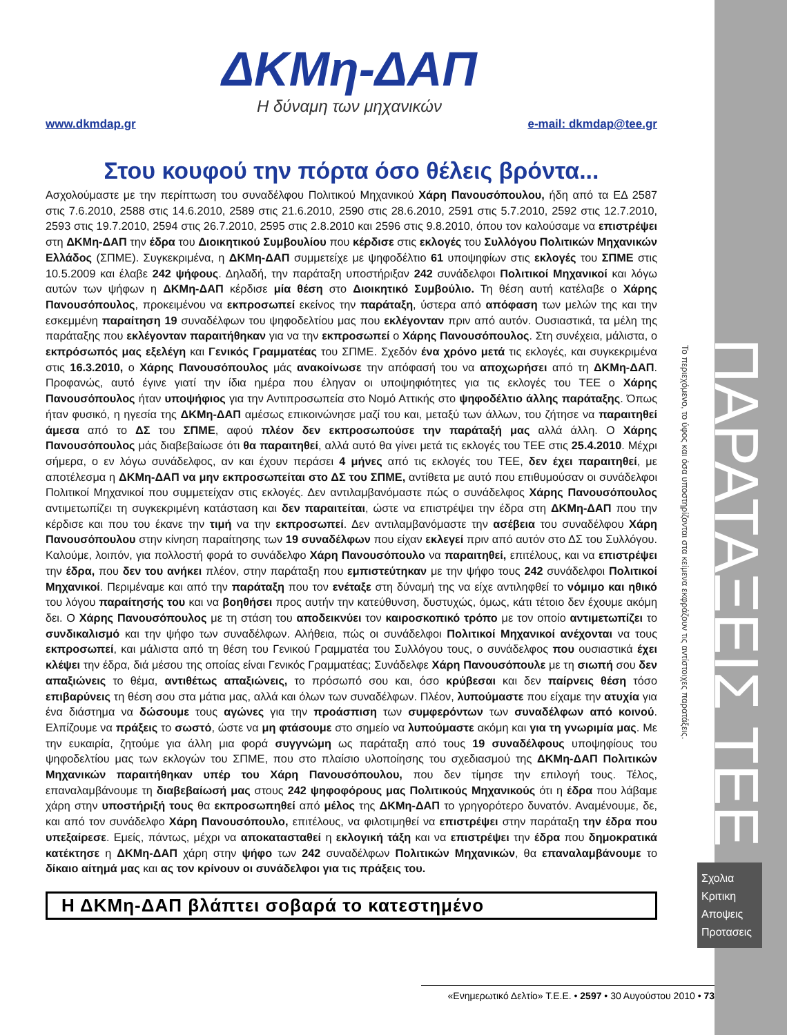ΔΚΜη-ΔΑΠ
Η δύναμη των μηχανικών
www.dkmdap.gr e-mail: dkmdap@tee.gr
Στου κουφού την πόρτα όσο θέλεις βρόντα...
Ασχολούμαστε με την περίπτωση του συναδέλφου Πολιτικού Μηχανικού Χάρη Πανουσόπουλου, ήδη από τα ΕΔ 2587 στις 7.6.2010, 2588 στις 14.6.2010, 2589 στις 21.6.2010, 2590 στις 28.6.2010, 2591 στις 5.7.2010, 2592 στις 12.7.2010, 2593 στις 19.7.2010, 2594 στις 26.7.2010, 2595 στις 2.8.2010 και 2596 στις 9.8.2010, όπου τον καλούσαμε να επιστρέψει στη ΔΚΜη-ΔΑΠ την έδρα του Διοικητικού Συμβουλίου που κέρδισε στις εκλογές του Συλλόγου Πολιτικών Μηχανικών Ελλάδος (ΣΠΜΕ). Συγκεκριμένα, η ΔΚΜη-ΔΑΠ συμμετείχε με ψηφοδέλτιο 61 υποψηφίων στις εκλογές του ΣΠΜΕ στις 10.5.2009 και έλαβε 242 ψήφους. Δηλαδή, την παράταξη υποστήριξαν 242 συνάδελφοι Πολιτικοί Μηχανικοί και λόγω αυτών των ψήφων η ΔΚΜη-ΔΑΠ κέρδισε μία θέση στο Διοικητικό Συμβούλιο. Τη θέση αυτή κατέλαβε ο Χάρης Πανουσόπουλος, προκειμένου να εκπροσωπεί εκείνος την παράταξη, ύστερα από απόφαση των μελών της και την εσκεμμένη παραίτηση 19 συναδέλφων του ψηφοδελτίου μας που εκλέγονταν πριν από αυτόν. Ουσιαστικά, τα μέλη της παράταξης που εκλέγονταν παραιτήθηκαν για να την εκπροσωπεί ο Χάρης Πανουσόπουλος. Στη συνέχεια, μάλιστα, ο εκπρόσωπός μας εξελέγη και Γενικός Γραμματέας του ΣΠΜΕ. Σχεδόν ένα χρόνο μετά τις εκλογές, και συγκεκριμένα στις 16.3.2010, ο Χάρης Πανουσόπουλος μάς ανακοίνωσε την απόφασή του να αποχωρήσει από τη ΔΚΜη-ΔΑΠ. Προφανώς, αυτό έγινε γιατί την ίδια ημέρα που έληγαν οι υποψηφιότητες για τις εκλογές του ΤΕΕ ο Χάρης Πανουσόπουλος ήταν υποψήφιος για την Αντιπροσωπεία στο Νομό Αττικής στο ψηφοδέλτιο άλλης παράταξης. Όπως ήταν φυσικό, η ηγεσία της ΔΚΜη-ΔΑΠ αμέσως επικοινώνησε μαζί του και, μεταξύ των άλλων, του ζήτησε να παραιτηθεί άμεσα από το ΔΣ του ΣΠΜΕ, αφού πλέον δεν εκπροσωπούσε την παράταξή μας αλλά άλλη. Ο Χάρης Πανουσόπουλος μάς διαβεβαίωσε ότι θα παραιτηθεί, αλλά αυτό θα γίνει μετά τις εκλογές του ΤΕΕ στις 25.4.2010. Μέχρι σήμερα, ο εν λόγω συνάδελφος, αν και έχουν περάσει 4 μήνες από τις εκλογές του ΤΕΕ, δεν έχει παραιτηθεί, με αποτέλεσμα η ΔΚΜη-ΔΑΠ να μην εκπροσωπείται στο ΔΣ του ΣΠΜΕ, αντίθετα με αυτό που επιθυμούσαν οι συνάδελφοι Πολιτικοί Μηχανικοί που συμμετείχαν στις εκλογές. Δεν αντιλαμβανόμαστε πώς ο συνάδελφος Χάρης Πανουσόπουλος αντιμετωπίζει τη συγκεκριμένη κατάσταση και δεν παραιτείται, ώστε να επιστρέψει την έδρα στη ΔΚΜη-ΔΑΠ που την κέρδισε και που του έκανε την τιμή να την εκπροσωπεί. Δεν αντιλαμβανόμαστε την ασέβεια του συναδέλφου Χάρη Πανουσόπουλου στην κίνηση παραίτησης των 19 συναδέλφων που είχαν εκλεγεί πριν από αυτόν στο ΔΣ του Συλλόγου. Καλούμε, λοιπόν, για πολλοστή φορά το συνάδελφο Χάρη Πανουσόπουλο να παραιτηθεί, επιτέλους, και να επιστρέψει την έδρα, που δεν του ανήκει πλέον, στην παράταξη που εμπιστεύτηκαν με την ψήφο τους 242 συνάδελφοι Πολιτικοί Μηχανικοί. Περιμέναμε και από την παράταξη που τον ενέταξε στη δύναμή της να είχε αντιληφθεί το νόμιμο και ηθικό του λόγου παραίτησής του και να βοηθήσει προς αυτήν την κατεύθυνση, δυστυχώς, όμως, κάτι τέτοιο δεν έχουμε ακόμη δει. Ο Χάρης Πανουσόπουλος με τη στάση του αποδεικνύει τον καιροσκοπικό τρόπο με τον οποίο αντιμετωπίζει το συνδικαλισμό και την ψήφο των συναδέλφων. Αλήθεια, πώς οι συνάδελφοι Πολιτικοί Μηχανικοί ανέχονται να τους εκπροσωπεί, και μάλιστα από τη θέση του Γενικού Γραμματέα του Συλλόγου τους, ο συνάδελφος που ουσιαστικά έχει κλέψει την έδρα, διά μέσου της οποίας είναι Γενικός Γραμματέας; Συνάδελφε Χάρη Πανουσόπουλε με τη σιωπή σου δεν απαξιώνεις το θέμα, αντιθέτως απαξιώνεις, το πρόσωπό σου και, όσο κρύβεσαι και δεν παίρνεις θέση τόσο επιβαρύνεις τη θέση σου στα μάτια μας, αλλά και όλων των συναδέλφων. Πλέον, λυπούμαστε που είχαμε την ατυχία για ένα διάστημα να δώσουμε τους αγώνες για την προάσπιση των συμφερόντων των συναδέλφων από κοινού. Ελπίζουμε να πράξεις το σωστό, ώστε να μη φτάσουμε στο σημείο να λυπούμαστε ακόμη και για τη γνωριμία μας. Με την ευκαιρία, ζητούμε για άλλη μια φορά συγγνώμη ως παράταξη από τους 19 συναδέλφους υποψηφίους του ψηφοδελτίου μας των εκλογών του ΣΠΜΕ, που στο πλαίσιο υλοποίησης του σχεδιασμού της ΔΚΜη-ΔΑΠ Πολιτικών Μηχανικών παραιτήθηκαν υπέρ του Χάρη Πανουσόπουλου, που δεν τίμησε την επιλογή τους. Τέλος, επαναλαμβάνουμε τη διαβεβαίωσή μας στους 242 ψηφοφόρους μας Πολιτικούς Μηχανικούς ότι η έδρα που λάβαμε χάρη στην υποστήριξή τους θα εκπροσωπηθεί από μέλος της ΔΚΜη-ΔΑΠ το γρηγορότερο δυνατόν. Αναμένουμε, δε, και από τον συνάδελφο Χάρη Πανουσόπουλο, επιτέλους, να φιλοτιμηθεί να επιστρέψει στην παράταξη την έδρα που υπεξαίρεσε. Εμείς, πάντως, μέχρι να αποκατασταθεί η εκλογική τάξη και να επιστρέψει την έδρα που δημοκρατικά κατέκτησε η ΔΚΜη-ΔΑΠ χάρη στην ψήφο των 242 συναδέλφων Πολιτικών Μηχανικών, θα επαναλαμβάνουμε το δίκαιο αίτημά μας και ας τον κρίνουν οι συνάδελφοι για τις πράξεις του.
Η ΔΚΜη-ΔΑΠ βλάπτει σοβαρά το κατεστημένο
Το περιεχόμενο, το ύφος και όσα υποστηρίζονται στα κείμενα εκφράζουν τις αντίστοιχες παρατάξεις.
ΠΑΡΑΤΑΞΕΙΣ ΤΕΕ
Σχολια
Κριτικη
Αποψεις
Προτασεις
«Ενημερωτικό Δελτίο» Τ.Ε.Ε. • 2597 • 30 Αυγούστου 2010 • 73